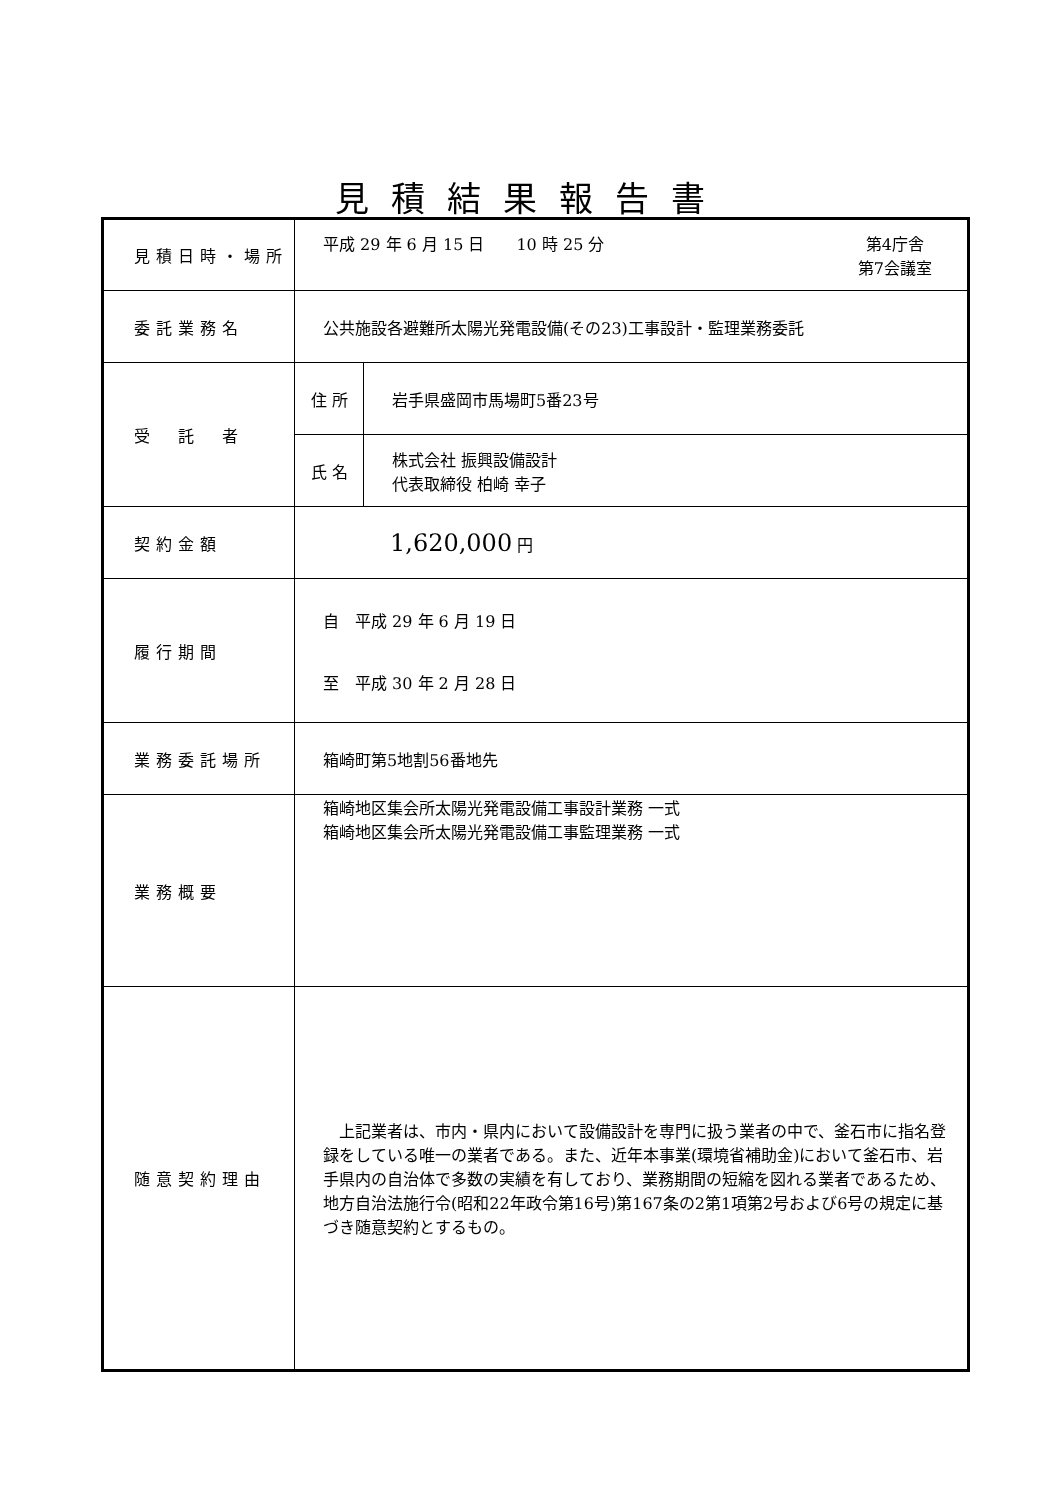見積結果報告書
| 見積日時・場所 | 平成 29 年 6 月 15 日 10 時 25 分 第4庁舎 第7会議室 | |
| 委託業務名 | 公共施設各避難所太陽光発電設備(その23)工事設計・監理業務委託 | |
| 受 託 者 | 住 所 | 岩手県盛岡市馬場町5番23号 |
| | 氏 名 | 株式会社 振興設備設計 代表取締役 柏崎 幸子 |
| 契約金額 | 1,620,000 円 | |
| 履行期間 | 自 平成 29 年 6 月 19 日 至 平成 30 年 2 月 28 日 | |
| 業務委託場所 | 箱崎町第5地割56番地先 | |
| 業務概要 | 箱崎地区集会所太陽光発電設備工事設計業務 一式 箱崎地区集会所太陽光発電設備工事監理業務 一式 | |
| 随意契約理由 | 上記業者は、市内・県内において設備設計を専門に扱う業者の中で、釜石市に指名登録をしている唯一の業者である。また、近年本事業(環境省補助金)において釜石市、岩手県内の自治体で多数の実績を有しており、業務期間の短縮を図れる業者であるため、地方自治法施行令(昭和22年政令第16号)第167条の2第1項第2号および6号の規定に基づき随意契約とするもの。 | |